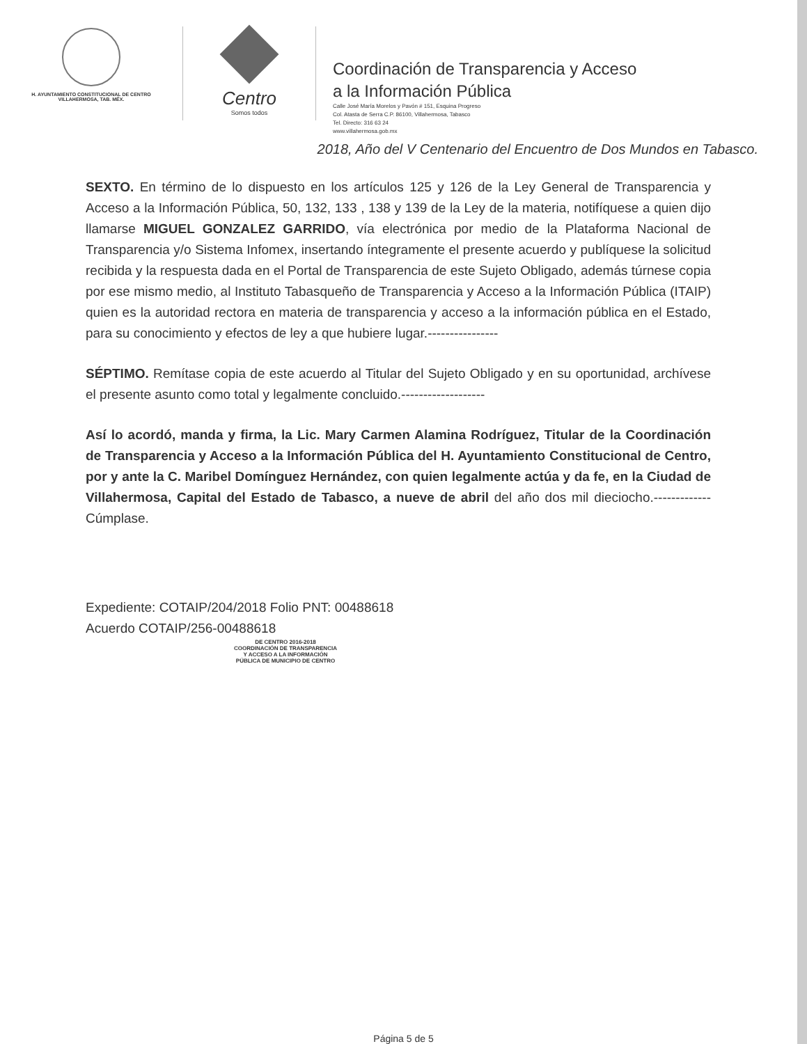H. AYUNTAMIENTO CONSTITUCIONAL DE CENTRO
VILLAHERMOSA, TAB. MÉX.
Centro
Somos todos
Coordinación de Transparencia y Acceso
a la Información Pública
Calle José María Morelos y Pavón # 151, Esquina Progreso
Col. Atasta de Serra C.P. 86100, Villahermosa, Tabasco
Tel. Directo: 316 63 24
www.villahermosa.gob.mx
2018, Año del V Centenario del Encuentro de Dos Mundos en Tabasco.
SEXTO. En término de lo dispuesto en los artículos 125 y 126 de la Ley General de Transparencia y Acceso a la Información Pública, 50, 132, 133 , 138 y 139 de la Ley de la materia, notifíquese a quien dijo llamarse MIGUEL GONZALEZ GARRIDO, vía electrónica por medio de la Plataforma Nacional de Transparencia y/o Sistema Infomex, insertando íntegramente el presente acuerdo y publíquese la solicitud recibida y la respuesta dada en el Portal de Transparencia de este Sujeto Obligado, además túrnese copia por ese mismo medio, al Instituto Tabasqueño de Transparencia y Acceso a la Información Pública (ITAIP) quien es la autoridad rectora en materia de transparencia y acceso a la información pública en el Estado, para su conocimiento y efectos de ley a que hubiere lugar.----------------
SÉPTIMO. Remítase copia de este acuerdo al Titular del Sujeto Obligado y en su oportunidad, archívese el presente asunto como total y legalmente concluido.-------------------
Así lo acordó, manda y firma, la Lic. Mary Carmen Alamina Rodríguez, Titular de la Coordinación de Transparencia y Acceso a la Información Pública del H. Ayuntamiento Constitucional de Centro, por y ante la C. Maribel Domínguez Hernández, con quien legalmente actúa y da fe, en la Ciudad de Villahermosa, Capital del Estado de Tabasco, a nueve de abril del año dos mil dieciocho.-------------Cúmplase.
Expediente: COTAIP/204/2018 Folio PNT: 00488618
Acuerdo COTAIP/256-00488618
DE CENTRO 2016-2018
COORDINACIÓN DE TRANSPARENCIA
Y ACCESO A LA INFORMACIÓN
PÚBLICA DE MUNICIPIO DE CENTRO
Página 5 de 5